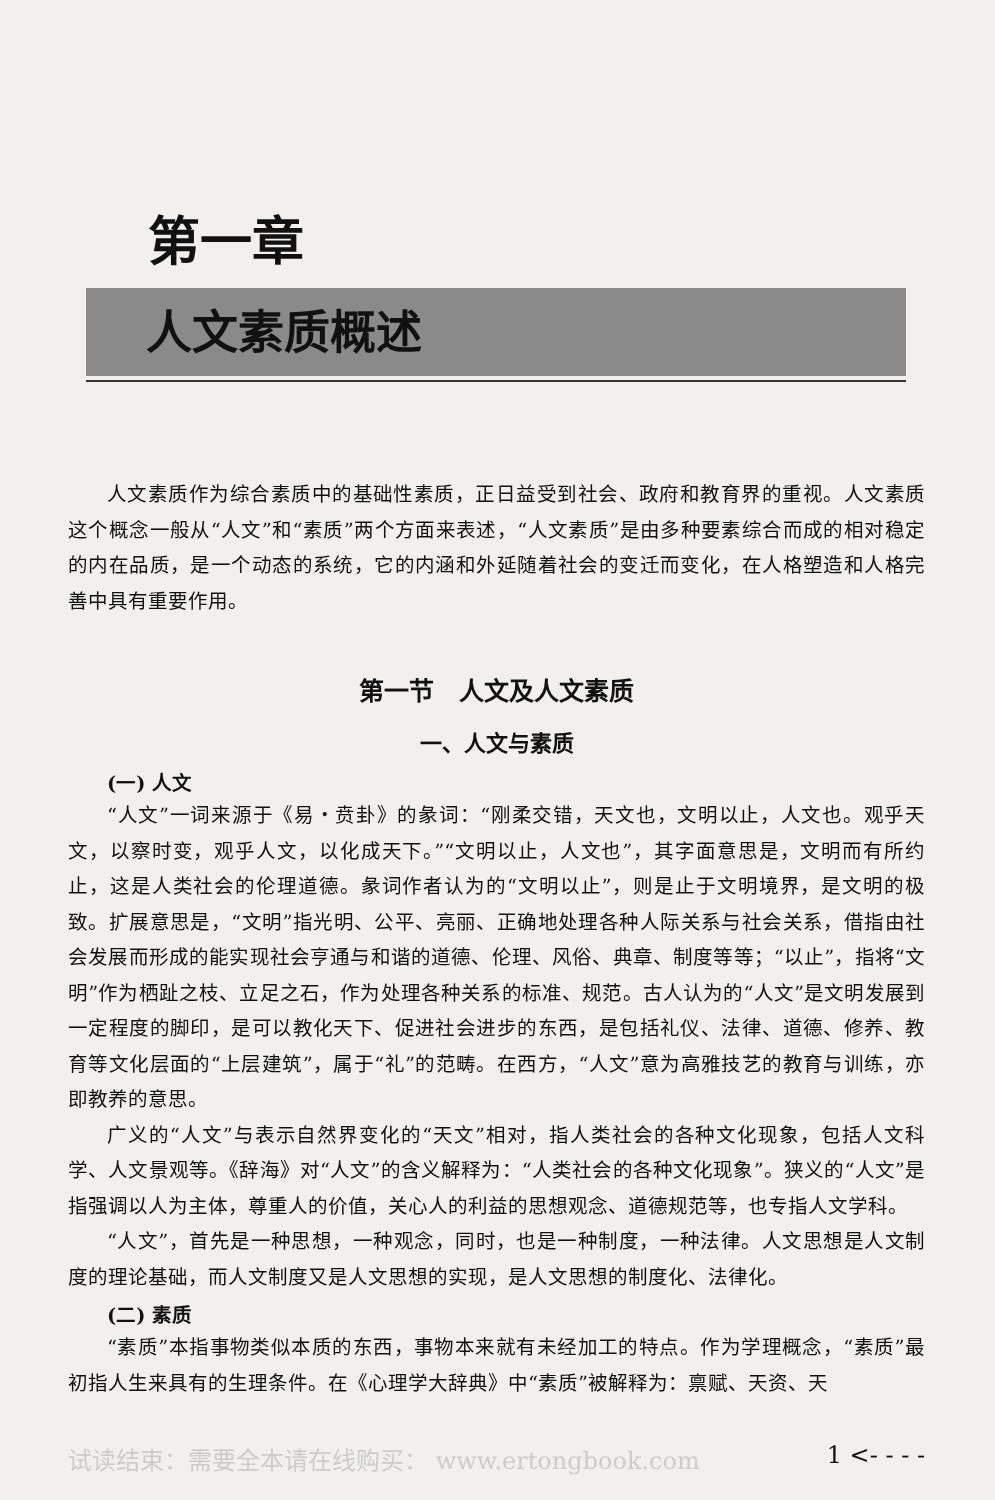第一章
人文素质概述
人文素质作为综合素质中的基础性素质，正日益受到社会、政府和教育界的重视。人文素质这个概念一般从“人文”和“素质”两个方面来表述，“人文素质”是由多种要素综合而成的相对稳定的内在品质，是一个动态的系统，它的内涵和外延随着社会的变迁而变化，在人格塑造和人格完善中具有重要作用。
第一节　人文及人文素质
一、人文与素质
(一) 人文
“人文”一词来源于《易・贲卦》的彖词：“刚柔交错，天文也，文明以止，人文也。观乎天文，以察时变，观乎人文，以化成天下。”“文明以止，人文也”，其字面意思是，文明而有所约止，这是人类社会的伦理道德。彖词作者认为的“文明以止”，则是止于文明境界，是文明的极致。扩展意思是，“文明”指光明、公平、亮丽、正确地处理各种人际关系与社会关系，借指由社会发展而形成的能实现社会亨通与和谐的道德、伦理、风俗、典章、制度等等；“以止”，指将“文明”作为栖趾之枝、立足之石，作为处理各种关系的标准、规范。古人认为的“人文”是文明发展到一定程度的脚印，是可以教化天下、促进社会进步的东西，是包括礼仪、法律、道德、修养、教育等文化层面的“上层建筑”，属于“礼”的范畴。在西方，“人文”意为高雅技艺的教育与训练，亦即教养的意思。
广义的“人文”与表示自然界变化的“天文”相对，指人类社会的各种文化现象，包括人文科学、人文景观等。《辞海》对“人文”的含义解释为：“人类社会的各种文化现象”。狭义的“人文”是指强调以人为主体，尊重人的价值，关心人的利益的思想观念、道德规范等，也专指人文学科。
“人文”，首先是一种思想，一种观念，同时，也是一种制度，一种法律。人文思想是人文制度的理论基础，而人文制度又是人文思想的实现，是人文思想的制度化、法律化。
(二) 素质
“素质”本指事物类似本质的东西，事物本来就有未经加工的特点。作为学理概念，“素质”最初指人生来具有的生理条件。在《心理学大辞典》中“素质”被解释为：禀赋、天资、天
试读结束：需要全本请在线购买： www.ertongbook.com 1 <- - - -